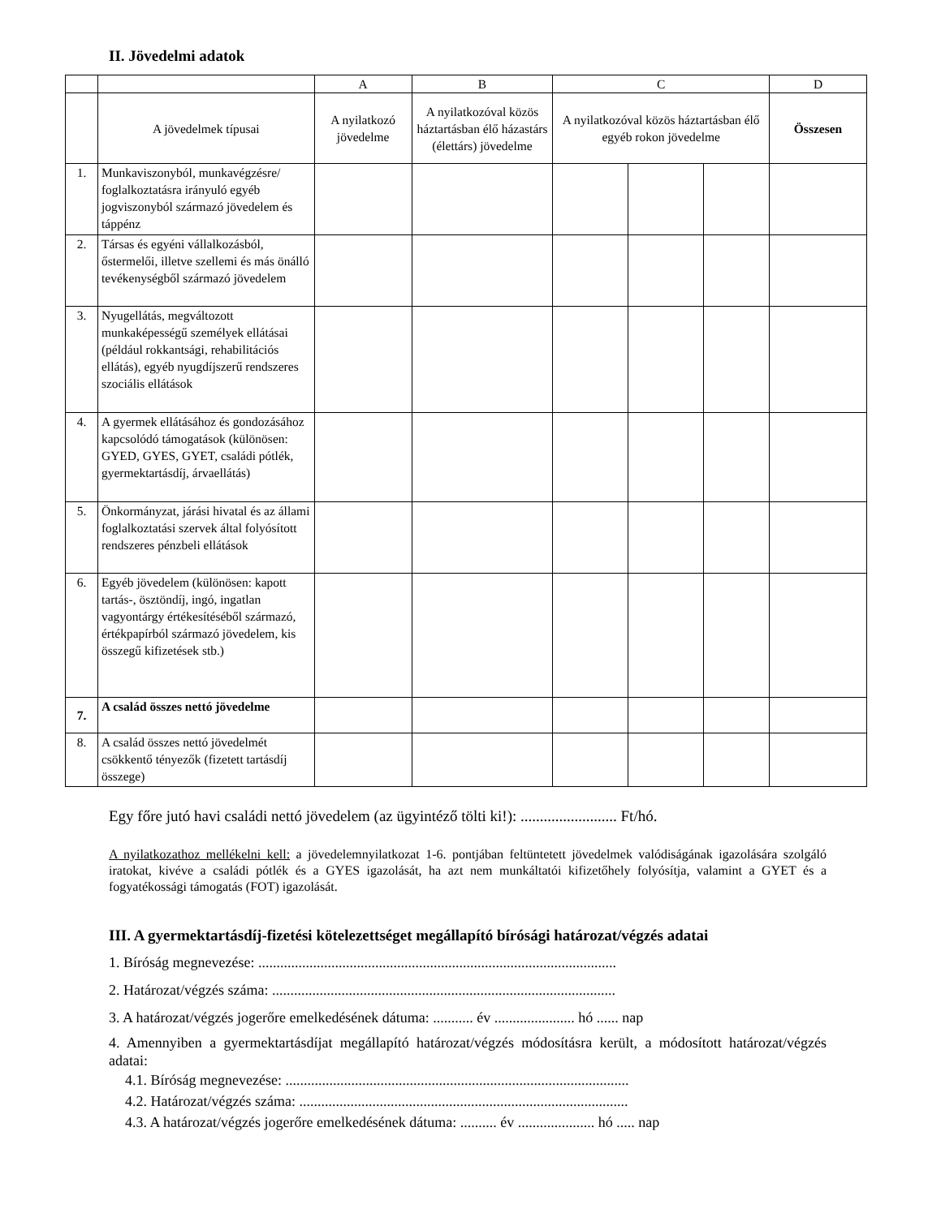II. Jövedelmi adatok
| | | A | B | C | | | D |
| --- | --- | --- | --- | --- | --- | --- | --- |
| | A jövedelmek típusai | A nyilatkozó jövedelme | A nyilatkozóval közös háztartásban élő házastárs (élettárs) jövedelme | A nyilatkozóval közös háztartásban élő egyéb rokon jövedelme | | | Összesen |
| 1. | Munkaviszonyból, munkavégzésre/ foglalkoztatásra irányuló egyéb jogviszonyból származó jövedelem és táppénz | | | | | | |
| 2. | Társas és egyéni vállalkozásból, őstermelői, illetve szellemi és más önálló tevékenységből származó jövedelem | | | | | | |
| 3. | Nyugellátás, megváltozott munkaképességű személyek ellátásai (például rokkantsági, rehabilitációs ellátás), egyéb nyugdíjszerű rendszeres szociális ellátások | | | | | | |
| 4. | A gyermek ellátásához és gondozásához kapcsolódó támogatások (különösen: GYED, GYES, GYET, családi pótlék, gyermektartásdíj, árvaellátás) | | | | | | |
| 5. | Önkormányzat, járási hivatal és az állami foglalkoztatási szervek által folyósított rendszeres pénzbeli ellátások | | | | | | |
| 6. | Egyéb jövedelem (különösen: kapott tartás-, ösztöndíj, ingó, ingatlan vagyontárgy értékesítéséből származó, értékpapírból származó jövedelem, kis összegű kifizetések stb.) | | | | | | |
| 7. | A család összes nettó jövedelme | | | | | | |
| 8. | A család összes nettó jövedelmét csökkentő tényezők (fizetett tartásdíj összege) | | | | | | |
Egy főre jutó havi családi nettó jövedelem (az ügyintéző tölti ki!): ......................... Ft/hó.
A nyilatkozathoz mellékelni kell: a jövedelemnyilatkozat 1-6. pontjában feltüntetett jövedelmek valódiságának igazolására szolgáló iratokat, kivéve a családi pótlék és a GYES igazolását, ha azt nem munkáltatói kifizetőhely folyósítja, valamint a GYET és a fogyatékossági támogatás (FOT) igazolását.
III. A gyermektartásdíj-fizetési kötelezettséget megállapító bírósági határozat/végzés adatai
1. Bíróság megnevezése: ..................................................................................................
2. Határozat/végzés száma: ..............................................................................................
3. A határozat/végzés jogerőre emelkedésének dátuma: ........... év ...................... hó ...... nap
4. Amennyiben a gyermektartásdíjat megállapító határozat/végzés módosításra került, a módosított határozat/végzés adatai:
4.1. Bíróság megnevezése: ..............................................................................................
4.2. Határozat/végzés száma: ..........................................................................................
4.3. A határozat/végzés jogerőre emelkedésének dátuma: .......... év ..................... hó ..... nap